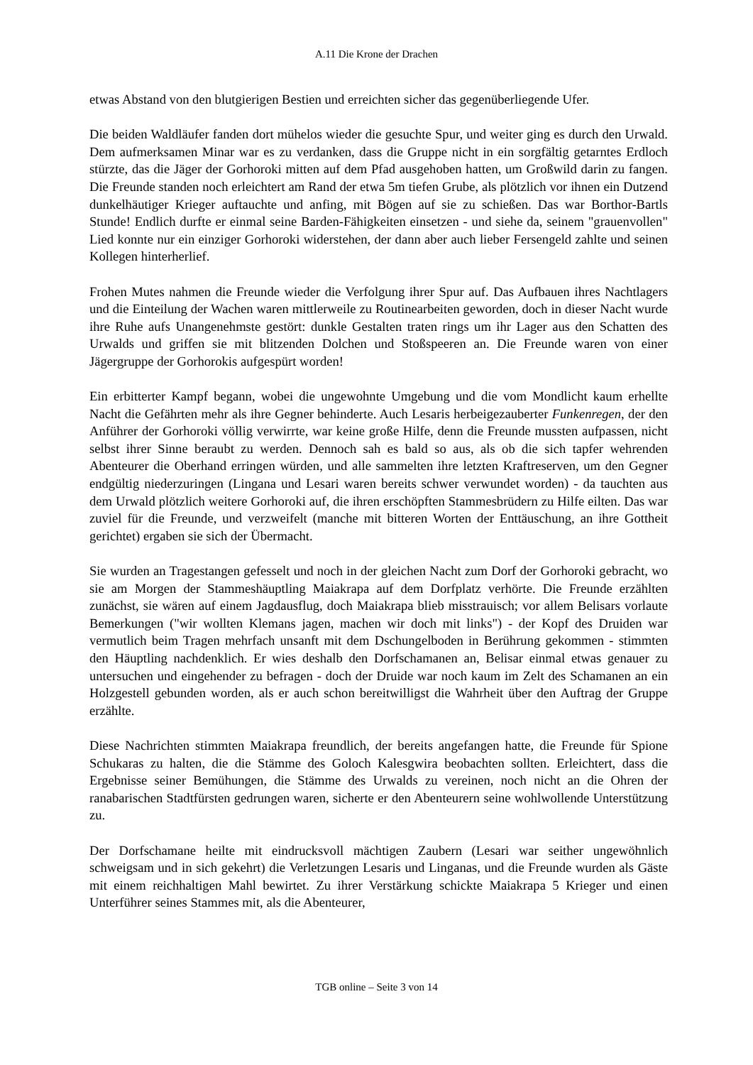A.11 Die Krone der Drachen
etwas Abstand von den blutgierigen Bestien und erreichten sicher das gegenüberliegende Ufer.
Die beiden Waldläufer fanden dort mühelos wieder die gesuchte Spur, und weiter ging es durch den Urwald. Dem aufmerksamen Minar war es zu verdanken, dass die Gruppe nicht in ein sorgfältig getarntes Erdloch stürzte, das die Jäger der Gorhoroki mitten auf dem Pfad ausgehoben hatten, um Großwild darin zu fangen. Die Freunde standen noch erleichtert am Rand der etwa 5m tiefen Grube, als plötzlich vor ihnen ein Dutzend dunkelhäutiger Krieger auftauchte und anfing, mit Bögen auf sie zu schießen. Das war Borthor-Bartls Stunde! Endlich durfte er einmal seine Barden-Fähigkeiten einsetzen - und siehe da, seinem "grauenvollen" Lied konnte nur ein einziger Gorhoroki widerstehen, der dann aber auch lieber Fersengeld zahlte und seinen Kollegen hinterherlief.
Frohen Mutes nahmen die Freunde wieder die Verfolgung ihrer Spur auf. Das Aufbauen ihres Nachtlagers und die Einteilung der Wachen waren mittlerweile zu Routinearbeiten geworden, doch in dieser Nacht wurde ihre Ruhe aufs Unangenehmste gestört: dunkle Gestalten traten rings um ihr Lager aus den Schatten des Urwalds und griffen sie mit blitzenden Dolchen und Stoßspeeren an. Die Freunde waren von einer Jägergruppe der Gorhorokis aufgespürt worden!
Ein erbitterter Kampf begann, wobei die ungewohnte Umgebung und die vom Mondlicht kaum erhellte Nacht die Gefährten mehr als ihre Gegner behinderte. Auch Lesaris herbeigezauberter Funkenregen, der den Anführer der Gorhoroki völlig verwirrte, war keine große Hilfe, denn die Freunde mussten aufpassen, nicht selbst ihrer Sinne beraubt zu werden. Dennoch sah es bald so aus, als ob die sich tapfer wehrenden Abenteurer die Oberhand erringen würden, und alle sammelten ihre letzten Kraftreserven, um den Gegner endgültig niederzuringen (Lingana und Lesari waren bereits schwer verwundet worden) - da tauchten aus dem Urwald plötzlich weitere Gorhoroki auf, die ihren erschöpften Stammesbrüdern zu Hilfe eilten. Das war zuviel für die Freunde, und verzweifelt (manche mit bitteren Worten der Enttäuschung, an ihre Gottheit gerichtet) ergaben sie sich der Übermacht.
Sie wurden an Tragestangen gefesselt und noch in der gleichen Nacht zum Dorf der Gorhoroki gebracht, wo sie am Morgen der Stammeshäuptling Maiakrapa auf dem Dorfplatz verhörte. Die Freunde erzählten zunächst, sie wären auf einem Jagdausflug, doch Maiakrapa blieb misstrauisch; vor allem Belisars vorlaute Bemerkungen ("wir wollten Klemans jagen, machen wir doch mit links") - der Kopf des Druiden war vermutlich beim Tragen mehrfach unsanft mit dem Dschungelboden in Berührung gekommen - stimmten den Häuptling nachdenklich. Er wies deshalb den Dorfschamanen an, Belisar einmal etwas genauer zu untersuchen und eingehender zu befragen - doch der Druide war noch kaum im Zelt des Schamanen an ein Holzgestell gebunden worden, als er auch schon bereitwilligst die Wahrheit über den Auftrag der Gruppe erzählte.
Diese Nachrichten stimmten Maiakrapa freundlich, der bereits angefangen hatte, die Freunde für Spione Schukaras zu halten, die die Stämme des Goloch Kalesgwira beobachten sollten. Erleichtert, dass die Ergebnisse seiner Bemühungen, die Stämme des Urwalds zu vereinen, noch nicht an die Ohren der ranabarischen Stadtfürsten gedrungen waren, sicherte er den Abenteurern seine wohlwollende Unterstützung zu.
Der Dorfschamane heilte mit eindrucksvoll mächtigen Zaubern (Lesari war seither ungewöhnlich schweigsam und in sich gekehrt) die Verletzungen Lesaris und Linganas, und die Freunde wurden als Gäste mit einem reichhaltigen Mahl bewirtet. Zu ihrer Verstärkung schickte Maiakrapa 5 Krieger und einen Unterführer seines Stammes mit, als die Abenteurer,
TGB online – Seite 3 von 14